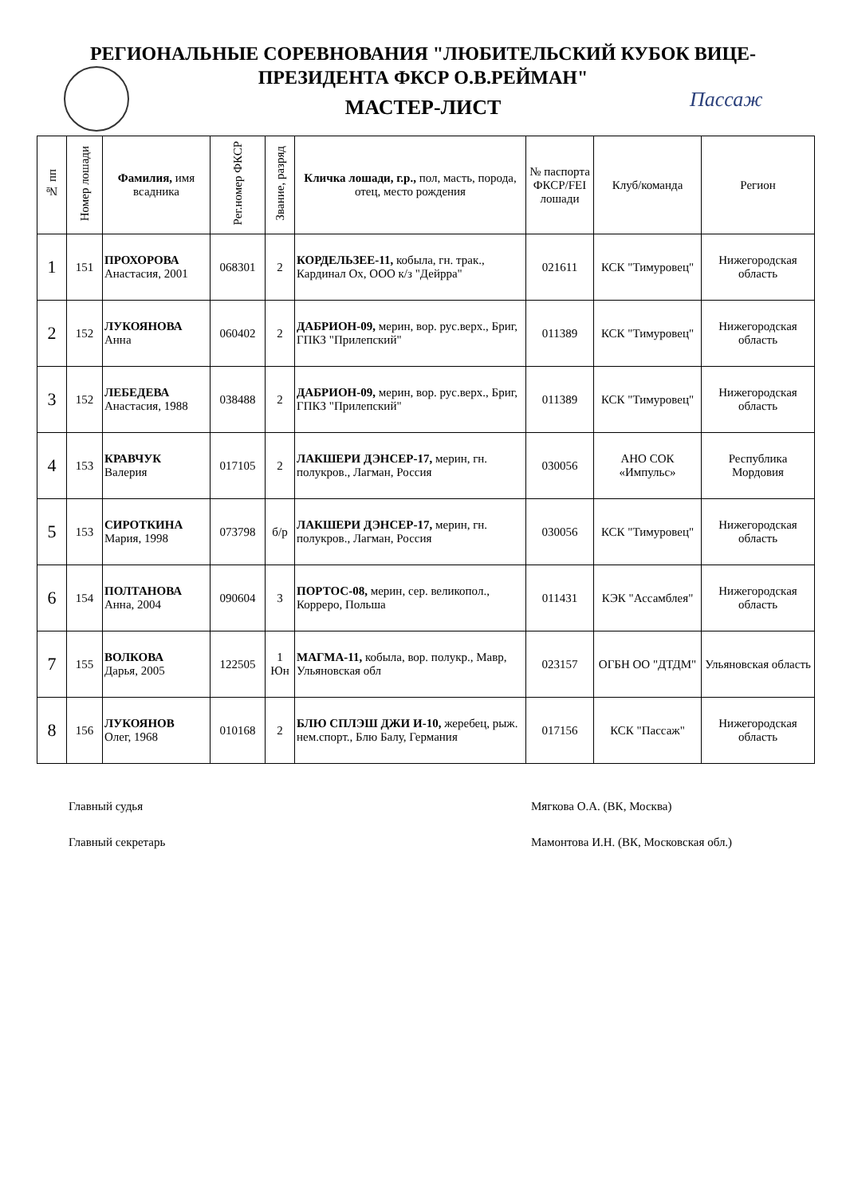РЕГИОНАЛЬНЫЕ СОРЕВНОВАНИЯ "ЛЮБИТЕЛЬСКИЙ КУБОК ВИЦЕ-
ПРЕЗИДЕНТА ФКСР О.В.РЕЙМАН"
МАСТЕР-ЛИСТ
Пассаж
| № пп | Номер лошади | Фамилия, имя всадника | Рег.номер ФКСР | Звание, разряд | Кличка лошади, г.р., пол, масть, порода, отец, место рождения | № паспорта ФКСР/FEI лошади | Клуб/команда | Регион |
| --- | --- | --- | --- | --- | --- | --- | --- | --- |
| 1 | 151 | ПРОХОРОВА Анастасия, 2001 | 068301 | 2 | КОРДЕЛЬЗЕЕ-11, кобыла, гн. трак., Кардинал Ох, ООО к/з "Дейрра" | 021611 | КСК "Тимуровец" | Нижегородская область |
| 2 | 152 | ЛУКОЯНОВА Анна | 060402 | 2 | ДАБРИОН-09, мерин, вор. рус.верх., Бриг, ГПКЗ "Прилепский" | 011389 | КСК "Тимуровец" | Нижегородская область |
| 3 | 152 | ЛЕБЕДЕВА Анастасия, 1988 | 038488 | 2 | ДАБРИОН-09, мерин, вор. рус.верх., Бриг, ГПКЗ "Прилепский" | 011389 | КСК "Тимуровец" | Нижегородская область |
| 4 | 153 | КРАВЧУК Валерия | 017105 | 2 | ЛАКШЕРИ ДЭНСЕР-17, мерин, гн. полукров., Лагман, Россия | 030056 | АНО СОК «Импульс» | Республика Мордовия |
| 5 | 153 | СИРОТКИНА Мария, 1998 | 073798 | б/р | ЛАКШЕРИ ДЭНСЕР-17, мерин, гн. полукров., Лагман, Россия | 030056 | КСК "Тимуровец" | Нижегородская область |
| 6 | 154 | ПОЛТАНОВА Анна, 2004 | 090604 | 3 | ПОРТОС-08, мерин, сер. великопол., Корреро, Польша | 011431 | КЭК "Ассамблея" | Нижегородская область |
| 7 | 155 | ВОЛКОВА Дарья, 2005 | 122505 | 1 Юн | МАГМА-11, кобыла, вор. полукр., Мавр, Ульяновская обл | 023157 | ОГБН ОО "ДТДМ" | Ульяновская область |
| 8 | 156 | ЛУКОЯНОВ Олег, 1968 | 010168 | 2 | БЛЮ СПЛЭШ ДЖИ И-10, жеребец, рыж. нем.спорт., Блю Балу, Германия | 017156 | КСК "Пассаж" | Нижегородская область |
Главный судья Мягкова О.А. (ВК, Москва)
Главный секретарь Мамонтова И.Н. (ВК, Московская обл.)